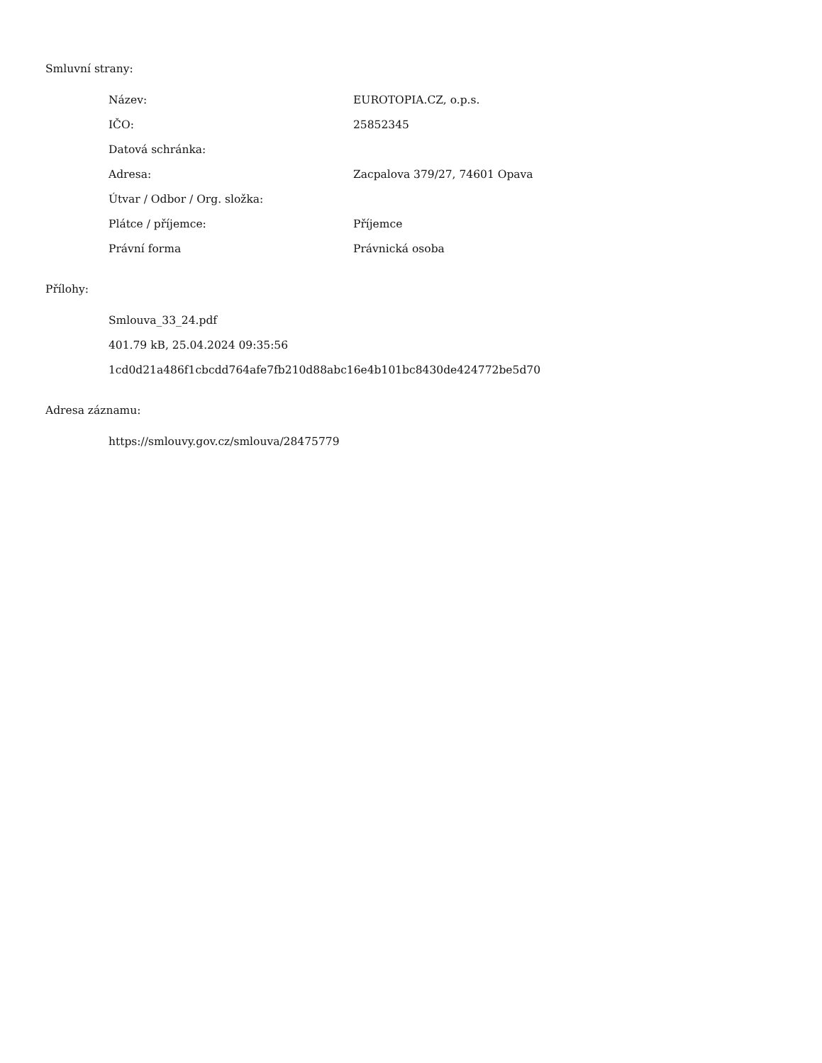Smluvní strany:
| Název: | EUROTOPIA.CZ, o.p.s. |
| IČO: | 25852345 |
| Datová schránka: | |
| Adresa: | Zacpalova 379/27, 74601 Opava |
| Útvar / Odbor / Org. složka: | |
| Plátce / příjemce: | Příjemce |
| Právní forma | Právnická osoba |
Přílohy:
| Smlouva_33_24.pdf |
| 401.79 kB, 25.04.2024 09:35:56 |
| 1cd0d21a486f1cbcdd764afe7fb210d88abc16e4b101bc8430de424772be5d70 |
Adresa záznamu:
| https://smlouvy.gov.cz/smlouva/28475779 |